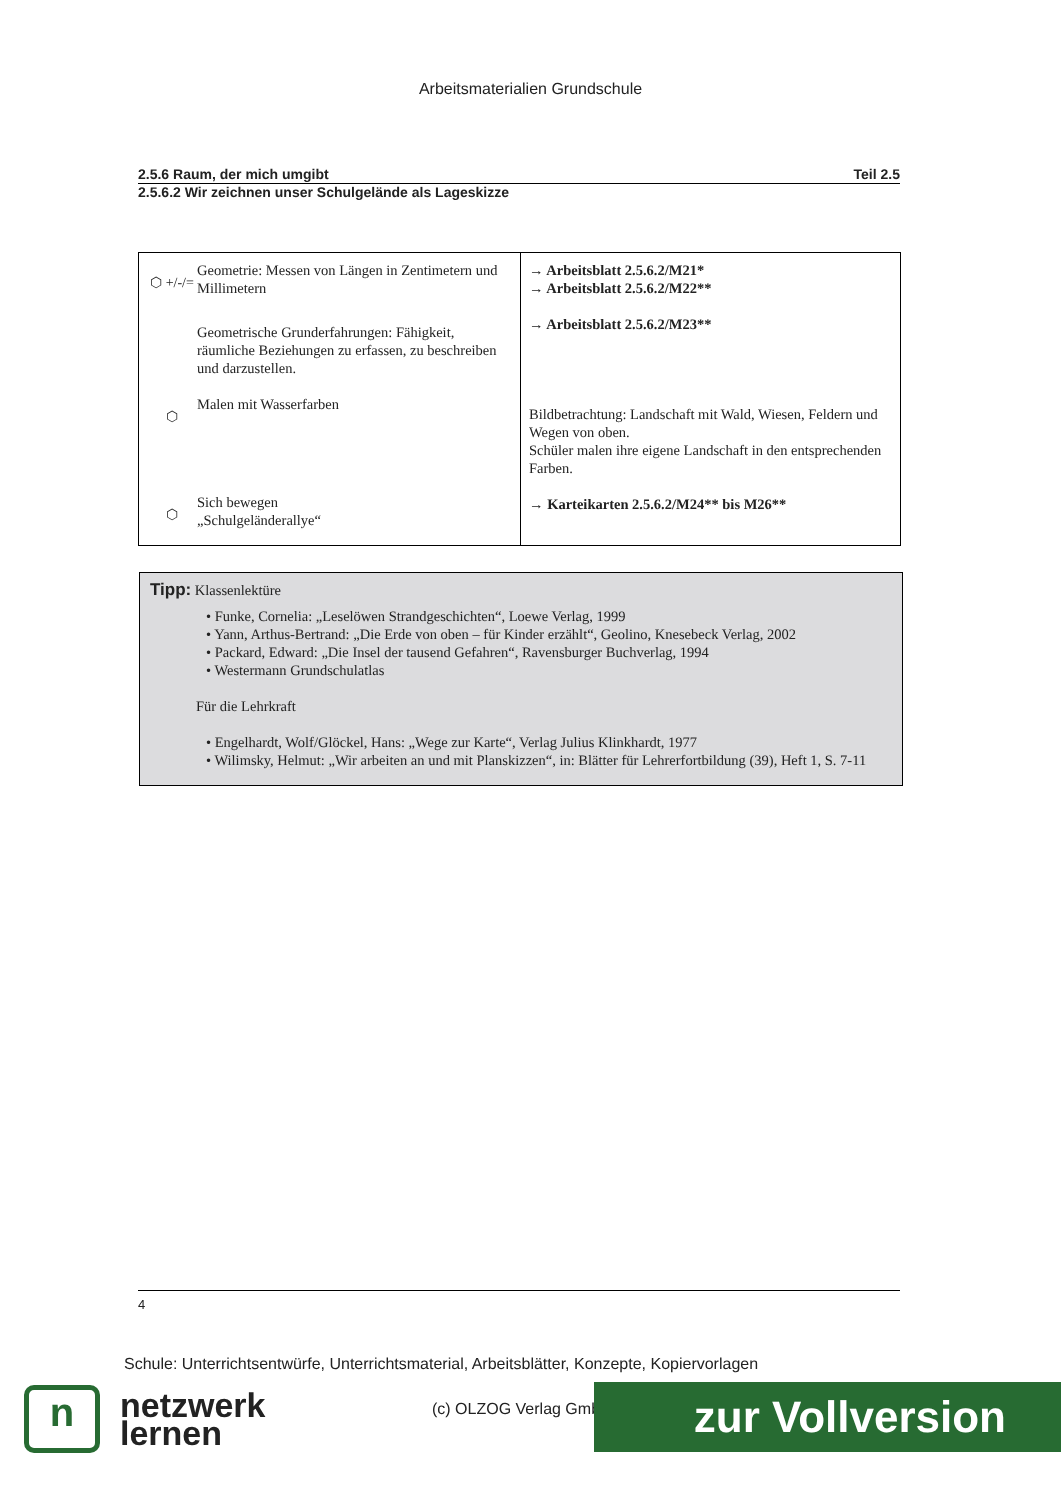Arbeitsmaterialien Grundschule
2.5.6 Raum, der mich umgibt Teil 2.5
2.5.6.2 Wir zeichnen unser Schulgelände als Lageskizze
| ⬡ +/-/= Geometrie: Messen von Längen in Zentimetern und Millimetern Geometrische Grunderfahrungen: Fähigkeit, räumliche Beziehungen zu erfassen, zu beschreiben und darzustellen. ⬡ Malen mit Wasserfarben ⬡ Sich bewegen „Schulgeländerallye“ | → Arbeitsblatt 2.5.6.2/M21* → Arbeitsblatt 2.5.6.2/M22** → Arbeitsblatt 2.5.6.2/M23** Bildbetrachtung: Landschaft mit Wald, Wiesen, Feldern und Wegen von oben. Schüler malen ihre eigene Landschaft in den entsprechenden Farben. → Karteikarten 2.5.6.2/M24** bis M26** |
Tipp: Klassenlektüre
• Funke, Cornelia: „Leselöwen Strandgeschichten“, Loewe Verlag, 1999
• Yann, Arthus-Bertrand: „Die Erde von oben – für Kinder erzählt“, Geolino, Knesebeck Verlag, 2002
• Packard, Edward: „Die Insel der tausend Gefahren“, Ravensburger Buchverlag, 1994
• Westermann Grundschulatlas
Für die Lehrkraft
• Engelhardt, Wolf/Glöckel, Hans: „Wege zur Karte“, Verlag Julius Klinkhardt, 1977
• Wilimsky, Helmut: „Wir arbeiten an und mit Planskizzen“, in: Blätter für Lehrerfortbildung (39), Heft 1, S. 7-11
4
Schule: Unterrichtsentwürfe, Unterrichtsmaterial, Arbeitsblätter, Konzepte, Kopiervorlagen
n
netzwerk
lernen
(c) OLZOG Verlag GmbH zur Vollversion